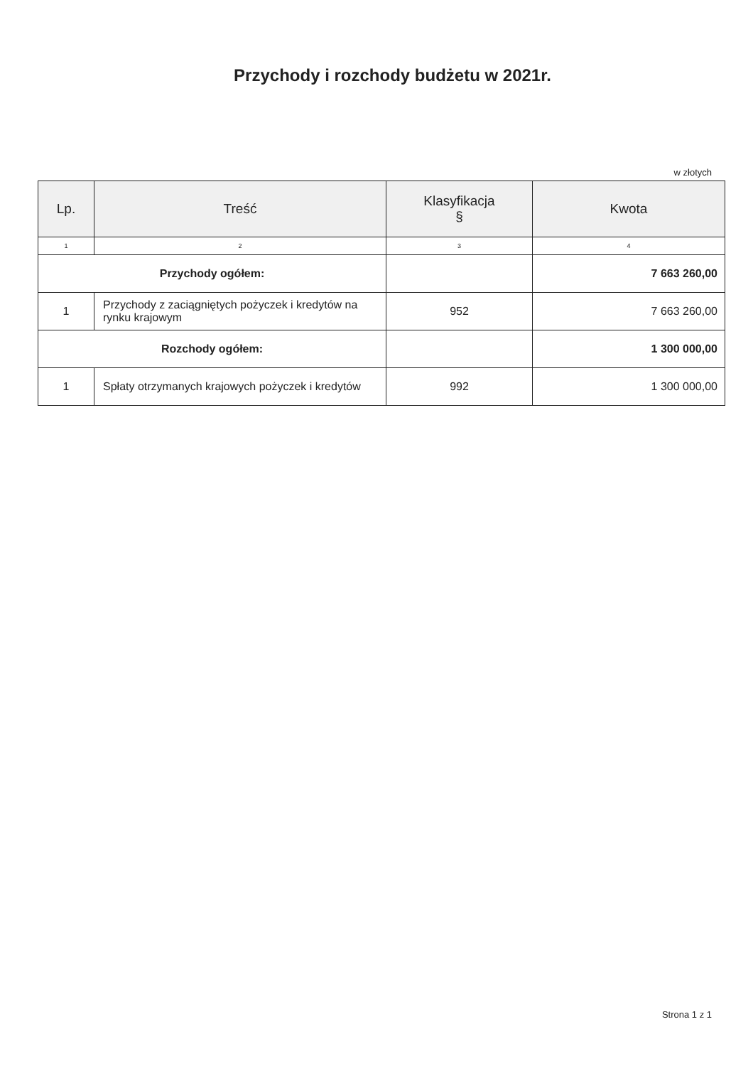Przychody i rozchody budżetu w 2021r.
w złotych
| Lp. | Treść | Klasyfikacja § | Kwota |
| --- | --- | --- | --- |
| 1 | 2 | 3 | 4 |
| Przychody ogółem: | | | 7 663 260,00 |
| 1 | Przychody z zaciągniętych pożyczek i kredytów na rynku krajowym | 952 | 7 663 260,00 |
| Rozchody ogółem: | | | 1 300 000,00 |
| 1 | Spłaty otrzymanych krajowych pożyczek i kredytów | 992 | 1 300 000,00 |
Strona 1 z 1